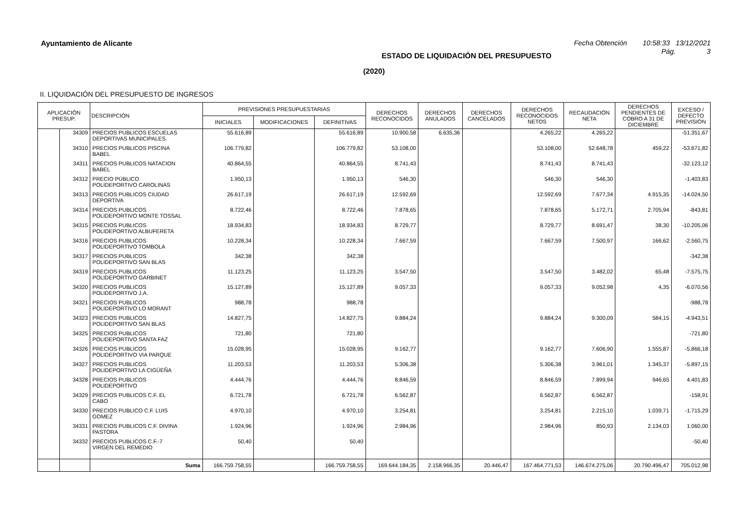Ayuntamiento de Alicante Fecha Obtención 10:58:33 13/12/2021
ESTADO DE LIQUIDACIÓN DEL PRESUPUESTO Pág. 3
(2020)
II. LIQUIDACIÓN DEL PRESUPUESTO DE INGRESOS
| APLICACIÓN PRESUP. | | DESCRIPCIÓN | PREVISIONES PRESUPUESTARIAS | | | DERECHOS RECONOCIDOS | DERECHOS ANULADOS | DERECHOS CANCELADOS | DERECHOS RECONOCIDOS NETOS | RECAUDACIÓN NETA | DERECHOS PENDIENTES DE COBRO A 31 DE DICIEMBRE | EXCESO / DEFECTO PREVISIÓN |
| --- | --- | --- | --- | --- | --- | --- | --- | --- | --- | --- | --- | --- |
| | | | INICIALES | MODIFICACIONES | DEFINITIVAS | | | | | | | |
| | 34309 | PRECIOS PUBLICOS ESCUELAS DEPORTIVAS MUNICIPALES. | 55.616,89 | | 55.616,89 | 10.900,58 | 6.635,36 | | 4.265,22 | 4.265,22 | | -51.351,67 |
| | 34310 | PRECIOS PUBLICOS PISCINA BABEL | 106.779,82 | | 106.779,82 | 53.108,00 | | | 53.108,00 | 52.648,78 | 459,22 | -53.671,82 |
| | 34311 | PRECIOS PUBLICOS NATACION BABEL | 40.864,55 | | 40.864,55 | 8.741,43 | | | 8.741,43 | 8.741,43 | | -32.123,12 |
| | 34312 | PRECIO PÚBLICO POLIDEPORTIVO CAROLINAS | 1.950,13 | | 1.950,13 | 546,30 | | | 546,30 | 546,30 | | -1.403,83 |
| | 34313 | PRECIOS PUBLICOS CIUDAD DEPORTIVA | 26.617,19 | | 26.617,19 | 12.592,69 | | | 12.592,69 | 7.677,34 | 4.915,35 | -14.024,50 |
| | 34314 | PRECIOS PUBLICOS POLIDEPORTIVO MONTE TOSSAL | 8.722,46 | | 8.722,46 | 7.878,65 | | | 7.878,65 | 5.172,71 | 2.705,94 | -843,81 |
| | 34315 | PRECIOS PUBLICOS POLIDEPORTIVO ALBUFERETA | 18.934,83 | | 18.934,83 | 8.729,77 | | | 8.729,77 | 8.691,47 | 38,30 | -10.205,06 |
| | 34316 | PRECIOS PUBLICOS POLIDEPORTIVO TOMBOLA | 10.228,34 | | 10.228,34 | 7.667,59 | | | 7.667,59 | 7.500,97 | 166,62 | -2.560,75 |
| | 34317 | PRECIOS PUBLICOS POLIDEPORTIVO SAN BLAS | 342,38 | | 342,38 | | | | | | | -342,38 |
| | 34319 | PRECIOS PUBLICOS POLIDEPORTIVO GARBINET | 11.123,25 | | 11.123,25 | 3.547,50 | | | 3.547,50 | 3.482,02 | 65,48 | -7.575,75 |
| | 34320 | PRECIOS PUBLICOS POLIDEPORTIVO J.A. | 15.127,89 | | 15.127,89 | 9.057,33 | | | 9.057,33 | 9.052,98 | 4,35 | -6.070,56 |
| | 34321 | PRECIOS PUBLICOS POLIDEPORTIVO LO MORANT | 988,78 | | 988,78 | | | | | | | -988,78 |
| | 34323 | PRECIOS PUBLICOS POLIDEPORTIVO SAN BLAS | 14.827,75 | | 14.827,75 | 9.884,24 | | | 9.884,24 | 9.300,09 | 584,15 | -4.943,51 |
| | 34325 | PRECIOS PUBLICOS POLIDEPORTIVO SANTA FAZ | 721,80 | | 721,80 | | | | | | | -721,80 |
| | 34326 | PRECIOS PUBLICOS POLIDEPORTIVO VIA PARQUE | 15.028,95 | | 15.028,95 | 9.162,77 | | | 9.162,77 | 7.606,90 | 1.555,87 | -5.866,18 |
| | 34327 | PRECIOS PUBLICOS POLIDEPORTIVO LA CIGÜEÑA | 11.203,53 | | 11.203,53 | 5.306,38 | | | 5.306,38 | 3.961,01 | 1.345,37 | -5.897,15 |
| | 34328 | PRECIOS PUBLICOS POLIDEPORTIVO | 4.444,76 | | 4.444,76 | 8.846,59 | | | 8.846,59 | 7.899,94 | 946,65 | 4.401,83 |
| | 34329 | PRECIOS PUBLICOS C.F. EL CABO | 6.721,78 | | 6.721,78 | 6.562,87 | | | 6.562,87 | 6.562,87 | | -158,91 |
| | 34330 | PRECIOS PUBLICO C.F. LUIS GOMEZ | 4.970,10 | | 4.970,10 | 3.254,81 | | | 3.254,81 | 2.215,10 | 1.039,71 | -1.715,29 |
| | 34331 | PRECIOS PUBLICOS C.F. DIVINA PASTORA | 1.924,96 | | 1.924,96 | 2.984,96 | | | 2.984,96 | 850,93 | 2.134,03 | 1.060,00 |
| | 34332 | PRECIOS PUBLICOS C.F.-7 VIRGEN DEL REMEDIO | 50,40 | | 50,40 | | | | | | | -50,40 |
| | | Suma | 166.759.758,55 | | 166.759.758,55 | 169.644.184,35 | 2.158.966,35 | 20.446,47 | 167.464.771,53 | 146.674.275,06 | 20.790.496,47 | 705.012,98 |